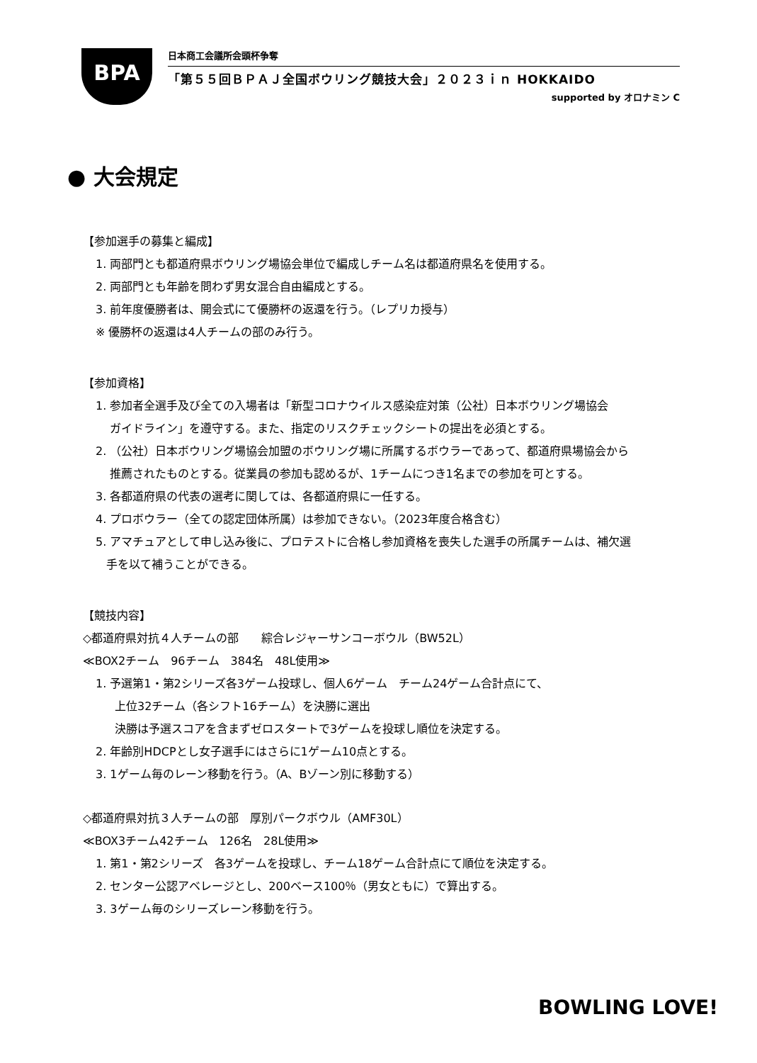BPA
日本商工会議所会頭杯争奪
「第５５回ＢＰＡＪ全国ボウリング競技大会」２０２３ｉｎ HOKKAIDO
supported by オロナミン C
● 大会規定
【参加選手の募集と編成】
1. 両部門とも都道府県ボウリング場協会単位で編成しチーム名は都道府県名を使用する。
2. 両部門とも年齢を問わず男女混合自由編成とする。
3. 前年度優勝者は、開会式にて優勝杯の返還を行う。（レプリカ授与）
※ 優勝杯の返還は4人チームの部のみ行う。
【参加資格】
1. 参加者全選手及び全ての入場者は「新型コロナウイルス感染症対策（公社）日本ボウリング場協会
ガイドライン」を遵守する。また、指定のリスクチェックシートの提出を必須とする。
2. （公社）日本ボウリング場協会加盟のボウリング場に所属するボウラーであって、都道府県場協会から
推薦されたものとする。従業員の参加も認めるが、1チームにつき1名までの参加を可とする。
3. 各都道府県の代表の選考に関しては、各都道府県に一任する。
4. プロボウラー（全ての認定団体所属）は参加できない。（2023年度合格含む）
5. アマチュアとして申し込み後に、プロテストに合格し参加資格を喪失した選手の所属チームは、補欠選
手を以て補うことができる。
【競技内容】
◇都道府県対抗４人チームの部　　綜合レジャーサンコーボウル（BW52L）
≪BOX2チーム　96チーム　384名　48L使用≫
1. 予選第1・第2シリーズ各3ゲーム投球し、個人6ゲーム　チーム24ゲーム合計点にて、
上位32チーム（各シフト16チーム）を決勝に選出
決勝は予選スコアを含まずゼロスタートで3ゲームを投球し順位を決定する。
2. 年齢別HDCPとし女子選手にはさらに1ゲーム10点とする。
3. 1ゲーム毎のレーン移動を行う。（A、Bゾーン別に移動する）
◇都道府県対抗３人チームの部　厚別パークボウル（AMF30L）
≪BOX3チーム42チーム　126名　28L使用≫
1. 第1・第2シリーズ　各3ゲームを投球し、チーム18ゲーム合計点にて順位を決定する。
2. センター公認アベレージとし、200ベース100％（男女ともに）で算出する。
3. 3ゲーム毎のシリーズレーン移動を行う。
BOWLING LOVE!